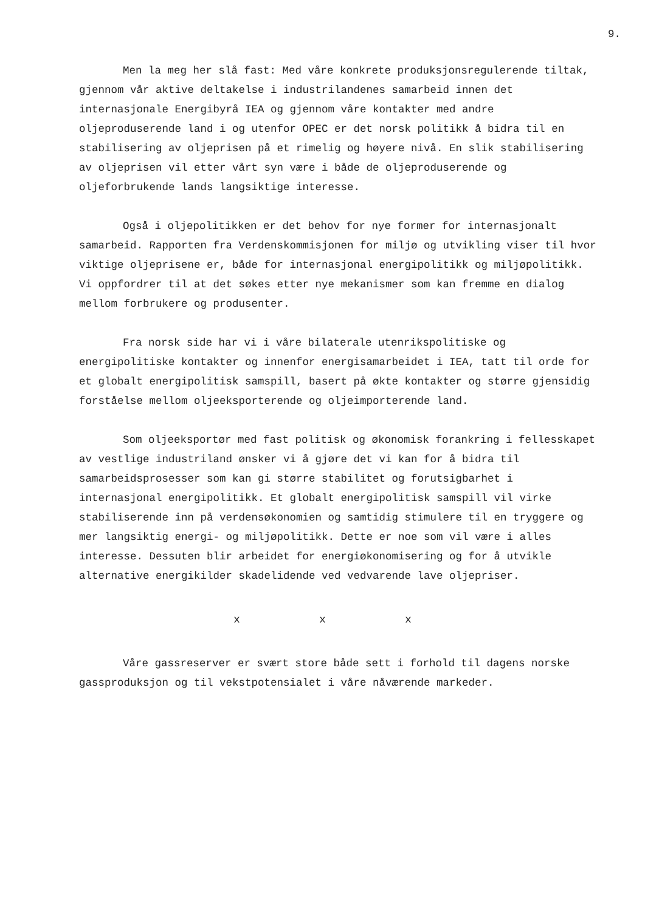9.
Men la meg her slå fast: Med våre konkrete produksjonsregulerende tiltak, gjennom vår aktive deltakelse i industrilandenes samarbeid innen det internasjonale Energibyrå IEA og gjennom våre kontakter med andre oljeproduserende land i og utenfor OPEC er det norsk politikk å bidra til en stabilisering av oljeprisen på et rimelig og høyere nivå. En slik stabilisering av oljeprisen vil etter vårt syn være i både de oljeproduserende og oljeforbrukende lands langsiktige interesse.
Også i oljepolitikken er det behov for nye former for internasjonalt samarbeid. Rapporten fra Verdenskommisjonen for miljø og utvikling viser til hvor viktige oljeprisene er, både for internasjonal energipolitikk og miljøpolitikk. Vi oppfordrer til at det søkes etter nye mekanismer som kan fremme en dialog mellom forbrukere og produsenter.
Fra norsk side har vi i våre bilaterale utenrikspolitiske og energipolitiske kontakter og innenfor energisamarbeidet i IEA, tatt til orde for et globalt energipolitisk samspill, basert på økte kontakter og større gjensidig forståelse mellom oljeeksporterende og oljeimporterende land.
Som oljeeksportør med fast politisk og økonomisk forankring i fellesskapet av vestlige industriland ønsker vi å gjøre det vi kan for å bidra til samarbeidsprosesser som kan gi større stabilitet og forutsigbarhet i internasjonal energipolitikk. Et globalt energipolitisk samspill vil virke stabiliserende inn på verdensøkonomien og samtidig stimulere til en tryggere og mer langsiktig energi- og miljøpolitikk. Dette er noe som vil være i alles interesse. Dessuten blir arbeidet for energiøkonomisering og for å utvikle alternative energikilder skadelidende ved vedvarende lave oljepriser.
x x x
Våre gassreserver er svært store både sett i forhold til dagens norske gassproduksjon og til vekstpotensialet i våre nåværende markeder.